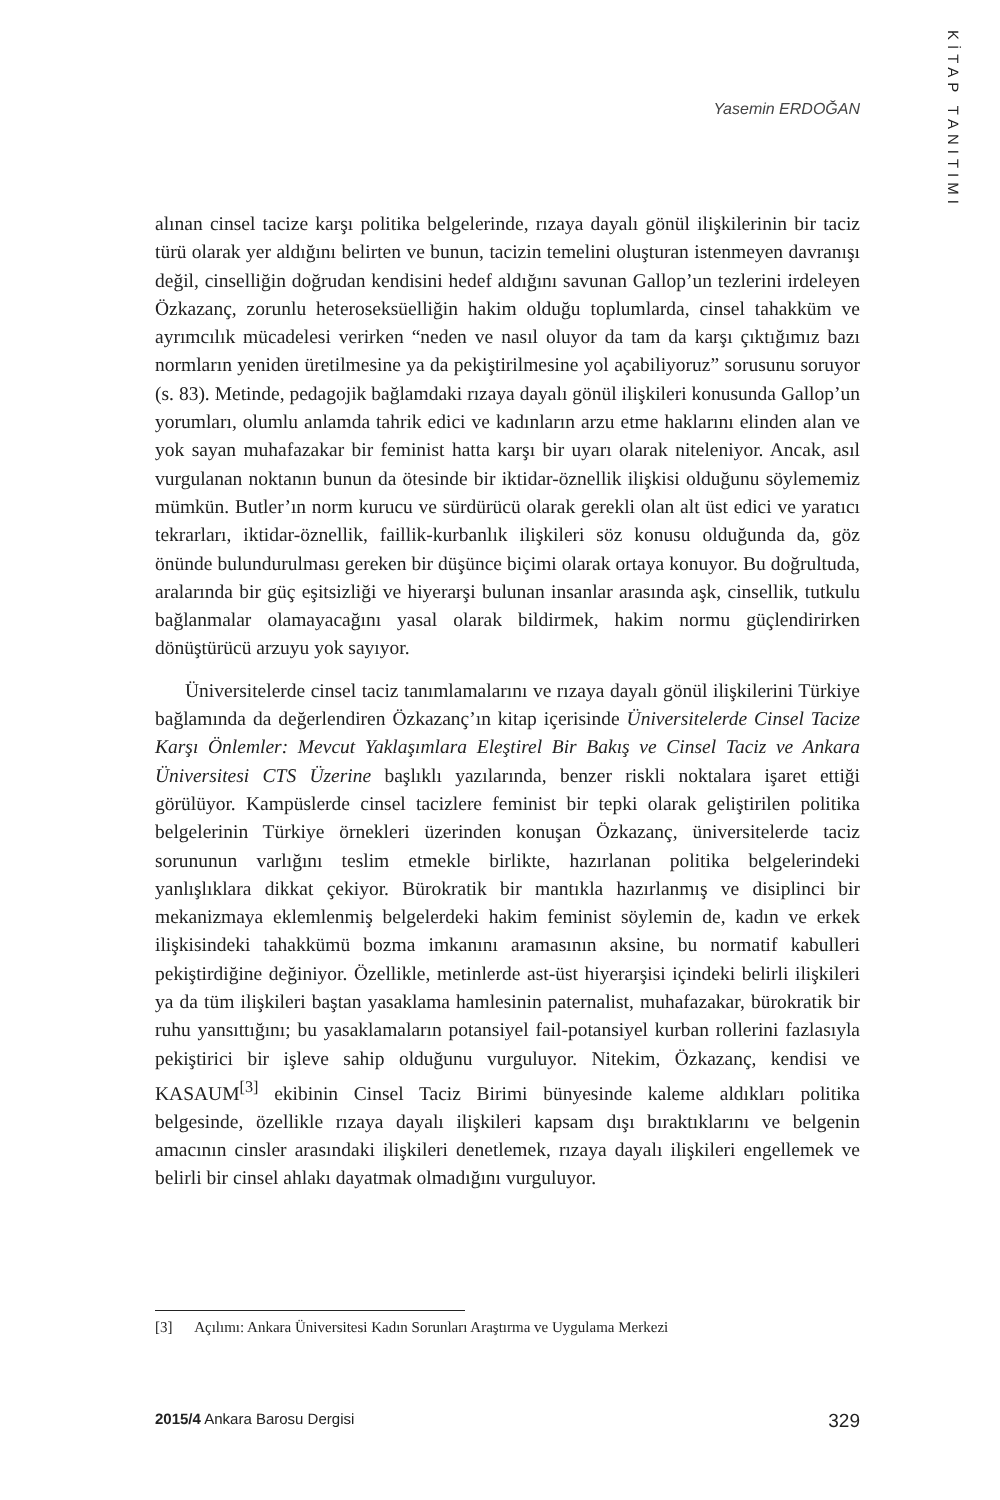KİTAP TANITIMI
Yasemin ERDOĞAN
alınan cinsel tacize karşı politika belgelerinde, rızaya dayalı gönül ilişkilerinin bir taciz türü olarak yer aldığını belirten ve bunun, tacizin temelini oluşturan istenmeyen davranışı değil, cinselliğin doğrudan kendisini hedef aldığını savunan Gallop’un tezlerini irdeleyen Özkazanç, zorunlu heteroseksüelliğin hakim olduğu toplumlarda, cinsel tahakküm ve ayrımcılık mücadelesi verirken “neden ve nasıl oluyor da tam da karşı çıktığımız bazı normların yeniden üretilmesine ya da pekiştirilmesine yol açabiliyoruz” sorusunu soruyor (s. 83). Metinde, pedagojik bağlamdaki rızaya dayalı gönül ilişkileri konusunda Gallop’un yorumları, olumlu anlamda tahrik edici ve kadınların arzu etme haklarını elinden alan ve yok sayan muhafazakar bir feminist hatta karşı bir uyarı olarak niteleniyor. Ancak, asıl vurgulanan noktanın bunun da ötesinde bir iktidar-öznellik ilişkisi olduğunu söylememiz mümkün. Butler’ın norm kurucu ve sürdürücü olarak gerekli olan alt üst edici ve yaratıcı tekrarları, iktidar-öznellik, faillik-kurbanlık ilişkileri söz konusu olduğunda da, göz önünde bulundurulması gereken bir düşünce biçimi olarak ortaya konuyor. Bu doğrultuda, aralarında bir güç eşitsizliği ve hiyerarşi bulunan insanlar arasında aşk, cinsellik, tutkulu bağlanmalar olamayacağını yasal olarak bildirmek, hakim normu güçlendirirken dönüştürücü arzuyu yok sayıyor.
Üniversitelerde cinsel taciz tanımlamalarını ve rızaya dayalı gönül ilişkilerini Türkiye bağlamında da değerlendiren Özkazanç’ın kitap içerisinde Üniversitelerde Cinsel Tacize Karşı Önlemler: Mevcut Yaklaşımlara Eleştirel Bir Bakış ve Cinsel Taciz ve Ankara Üniversitesi CTS Üzerine başlıklı yazılarında, benzer riskli noktalara işaret ettiği görülüyor. Kampüslerde cinsel tacizlere feminist bir tepki olarak geliştirilen politika belgelerinin Türkiye örnekleri üzerinden konuşan Özkazanç, üniversitelerde taciz sorununun varlığını teslim etmekle birlikte, hazırlanan politika belgelerindeki yanlışlıklara dikkat çekiyor. Bürokratik bir mantıkla hazırlanmış ve disiplinci bir mekanizmaya eklemlenmiş belgelerdeki hakim feminist söylemin de, kadın ve erkek ilişkisindeki tahakkümü bozma imkanını aramasının aksine, bu normatif kabulleri pekiştirdiğine değiniyor. Özellikle, metinlerde ast-üst hiyerarşisi içindeki belirli ilişkileri ya da tüm ilişkileri baştan yasaklama hamlesinin paternalist, muhafazakar, bürokratik bir ruhu yansıttığını; bu yasaklamaların potansiyel fail-potansiyel kurban rollerini fazlasıyla pekiştirici bir işleve sahip olduğunu vurguluyor. Nitekim, Özkazanç, kendisi ve KASAUM<sup>[3]</sup> ekibinin Cinsel Taciz Birimi bünyesinde kaleme aldıkları politika belgesinde, özellikle rızaya dayalı ilişkileri kapsam dışı bıraktıklarını ve belgenin amacının cinsler arasındaki ilişkileri denetlemek, rızaya dayalı ilişkileri engellemek ve belirli bir cinsel ahlakı dayatmak olmadığını vurguluyor.
[3] Açılımı: Ankara Üniversitesi Kadın Sorunları Araştırma ve Uygulama Merkezi
2015/4 Ankara Barosu Dergisi 329